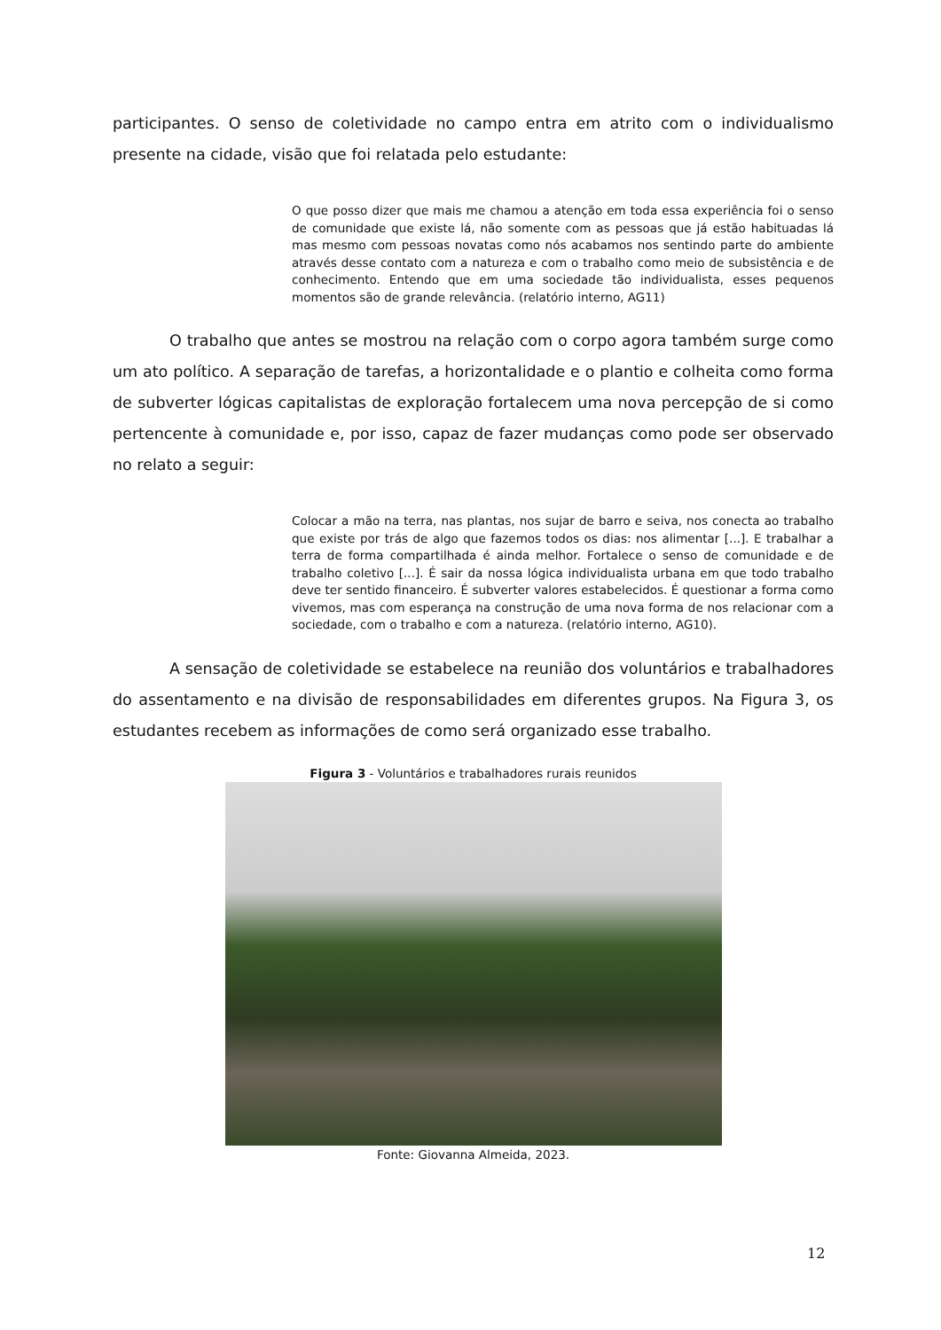participantes. O senso de coletividade no campo entra em atrito com o individualismo presente na cidade, visão que foi relatada pelo estudante:
O que posso dizer que mais me chamou a atenção em toda essa experiência foi o senso de comunidade que existe lá, não somente com as pessoas que já estão habituadas lá mas mesmo com pessoas novatas como nós acabamos nos sentindo parte do ambiente através desse contato com a natureza e com o trabalho como meio de subsistência e de conhecimento. Entendo que em uma sociedade tão individualista, esses pequenos momentos são de grande relevância. (relatório interno, AG11)
O trabalho que antes se mostrou na relação com o corpo agora também surge como um ato político. A separação de tarefas, a horizontalidade e o plantio e colheita como forma de subverter lógicas capitalistas de exploração fortalecem uma nova percepção de si como pertencente à comunidade e, por isso, capaz de fazer mudanças como pode ser observado no relato a seguir:
Colocar a mão na terra, nas plantas, nos sujar de barro e seiva, nos conecta ao trabalho que existe por trás de algo que fazemos todos os dias: nos alimentar [...]. E trabalhar a terra de forma compartilhada é ainda melhor. Fortalece o senso de comunidade e de trabalho coletivo [...]. É sair da nossa lógica individualista urbana em que todo trabalho deve ter sentido financeiro. É subverter valores estabelecidos. É questionar a forma como vivemos, mas com esperança na construção de uma nova forma de nos relacionar com a sociedade, com o trabalho e com a natureza. (relatório interno, AG10).
A sensação de coletividade se estabelece na reunião dos voluntários e trabalhadores do assentamento e na divisão de responsabilidades em diferentes grupos. Na Figura 3, os estudantes recebem as informações de como será organizado esse trabalho.
Figura 3 - Voluntários e trabalhadores rurais reunidos
Fonte: Giovanna Almeida, 2023.
12